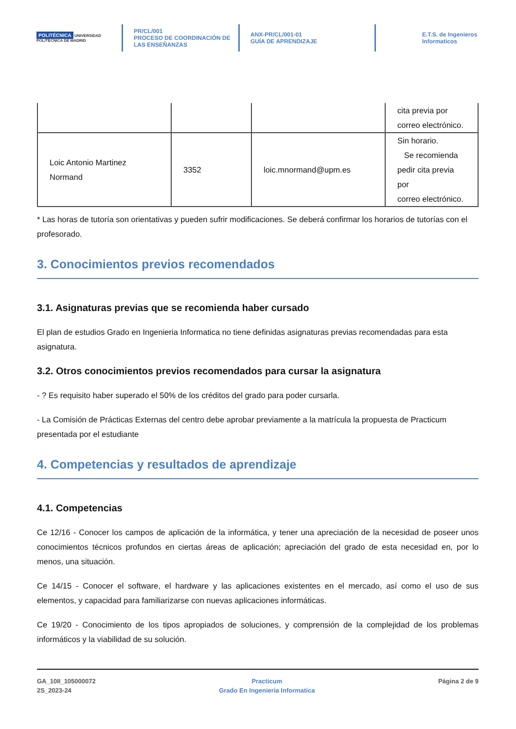POLITÉCNICA UNIVERSIDAD POLITÉCNICA DE MADRID
PR/CL/001
PROCESO DE COORDINACIÓN DE
LAS ENSEÑANZAS
ANX-PR/CL/001-01
GUÍA DE APRENDIZAJE
E.T.S. de Ingenieros
Informaticos
| | | | cita previa por correo electrónico. |
| Loic Antonio Martinez Normand | 3352 | loic.mnormand@upm.es | Sin horario. Se recomienda pedir cita previa por correo electrónico. |
* Las horas de tutoría son orientativas y pueden sufrir modificaciones. Se deberá confirmar los horarios de tutorías con el profesorado.
3. Conocimientos previos recomendados
3.1. Asignaturas previas que se recomienda haber cursado
El plan de estudios Grado en Ingenieria Informatica no tiene definidas asignaturas previas recomendadas para esta asignatura.
3.2. Otros conocimientos previos recomendados para cursar la asignatura
- ? Es requisito haber superado el 50% de los créditos del grado para poder cursarla.
- La Comisión de Prácticas Externas del centro debe aprobar previamente a la matrícula la propuesta de Practicum presentada por el estudiante
4. Competencias y resultados de aprendizaje
4.1. Competencias
Ce 12/16 - Conocer los campos de aplicación de la informática, y tener una apreciación de la necesidad de poseer unos conocimientos técnicos profundos en ciertas áreas de aplicación; apreciación del grado de esta necesidad en, por lo menos, una situación.
Ce 14/15 - Conocer el software, el hardware y las aplicaciones existentes en el mercado, así como el uso de sus elementos, y capacidad para familiarizarse con nuevas aplicaciones informáticas.
Ce 19/20 - Conocimiento de los tipos apropiados de soluciones, y comprensión de la complejidad de los problemas informáticos y la viabilidad de su solución.
GA_10II_105000072
2S_2023-24
Practicum
Grado En Ingenieria Informatica
Página 2 de 9